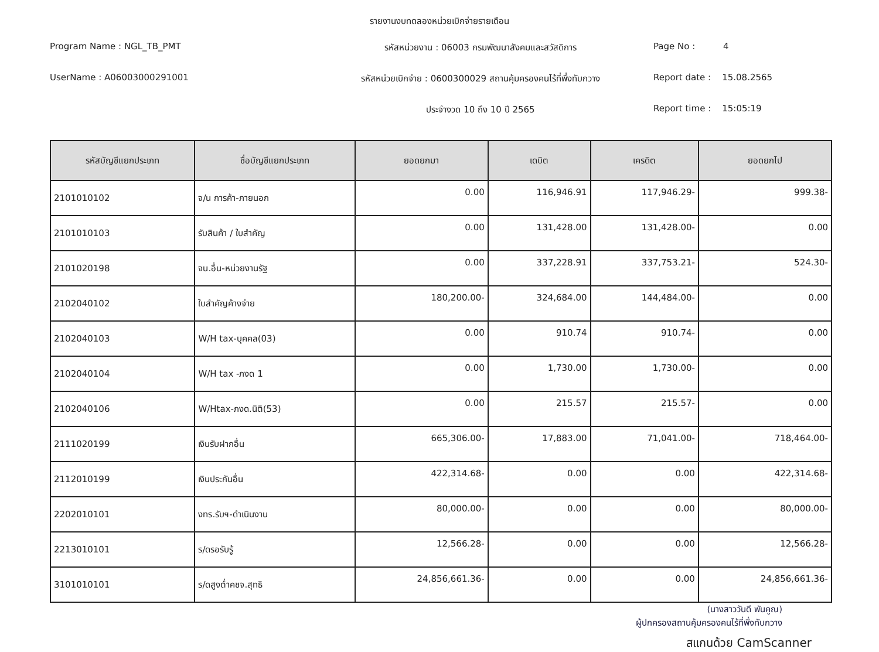รายงานงบทดลองหน่วยเบิกจ่ายรายเดือน
Program Name : NGL_TB_PMT
รหัสหน่วยงาน : 06003 กรมพัฒนาสังคมและสวัสดิการ
Page No : 4
UserName : A06003000291001
รหัสหน่วยเบิกจ่าย : 0600300029 สถานคุ้มครองคนไร้ที่พึ่งทับกวาง
Report date : 15.08.2565
ประจำงวด 10 ถึง 10 ปี 2565
Report time : 15:05:19
| รหัสบัญชีแยกประเภท | ชื่อบัญชีแยกประเภท | ยอดยกมา | เดบิต | เครดิต | ยอดยกไป |
| --- | --- | --- | --- | --- | --- |
| 2101010102 | จ/น การค้า-ภายนอก | 0.00 | 116,946.91 | 117,946.29- | 999.38- |
| 2101010103 | รับสินค้า / ใบสำคัญ | 0.00 | 131,428.00 | 131,428.00- | 0.00 |
| 2101020198 | จน.อื่น-หน่วยงานรัฐ | 0.00 | 337,228.91 | 337,753.21- | 524.30- |
| 2102040102 | ใบสำคัญค้างจ่าย | 180,200.00- | 324,684.00 | 144,484.00- | 0.00 |
| 2102040103 | W/H tax-บุคคล(03) | 0.00 | 910.74 | 910.74- | 0.00 |
| 2102040104 | W/H tax -ภงด 1 | 0.00 | 1,730.00 | 1,730.00- | 0.00 |
| 2102040106 | W/Htax-ภงด.นิติ(53) | 0.00 | 215.57 | 215.57- | 0.00 |
| 2111020199 | เงินรับฝากอื่น | 665,306.00- | 17,883.00 | 71,041.00- | 718,464.00- |
| 2112010199 | เงินประกันอื่น | 422,314.68- | 0.00 | 0.00 | 422,314.68- |
| 2202010101 | งทร.รับฯ-ดำเนินงาน | 80,000.00- | 0.00 | 0.00 | 80,000.00- |
| 2213010101 | ร/ดรอรับรู้ | 12,566.28- | 0.00 | 0.00 | 12,566.28- |
| 3101010101 | ร/ดสูงต่ำคชจ.สุทธิ | 24,856,661.36- | 0.00 | 0.00 | 24,856,661.36- |
(นางสาววันดี พันคูณ)
ผู้ปกครองสถานคุ้มครองคนไร้ที่พึ่งทับกวาง
สแกนด้วย CamScanner